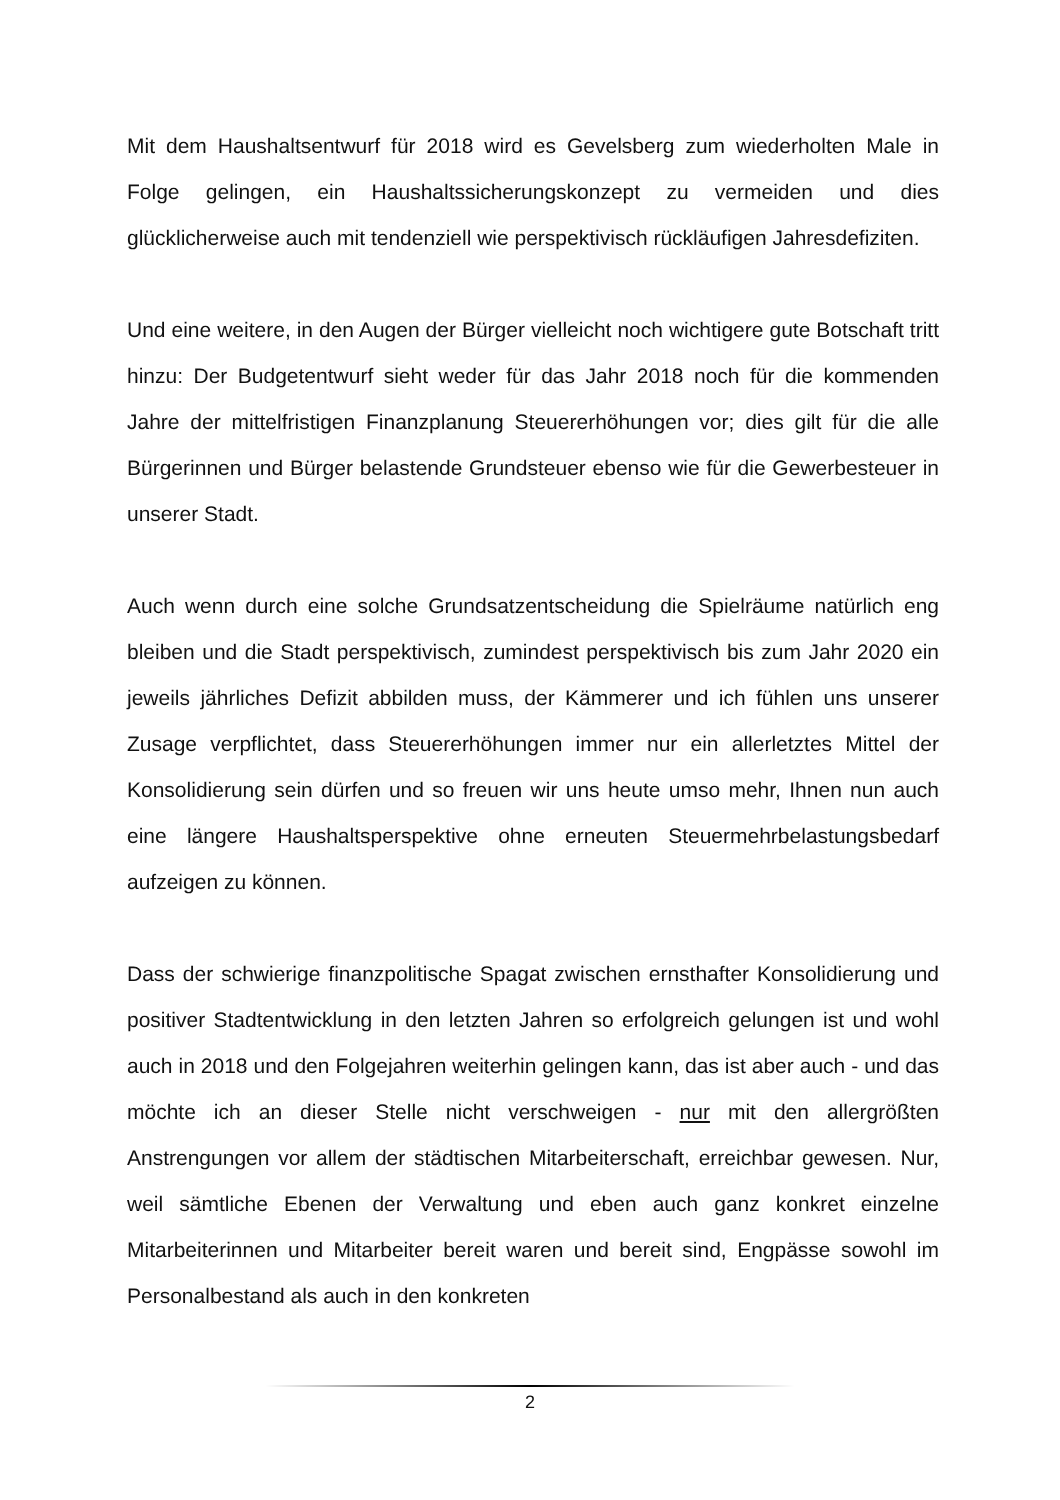Mit dem Haushaltsentwurf für 2018 wird es Gevelsberg zum wiederholten Male in Folge gelingen, ein Haushaltssicherungskonzept zu vermeiden und dies glücklicherweise auch mit tendenziell wie perspektivisch rückläufigen Jahresdefiziten.
Und eine weitere, in den Augen der Bürger vielleicht noch wichtigere gute Botschaft tritt hinzu: Der Budgetentwurf sieht weder für das Jahr 2018 noch für die kommenden Jahre der mittelfristigen Finanzplanung Steuererhöhungen vor; dies gilt für die alle Bürgerinnen und Bürger belastende Grundsteuer ebenso wie für die Gewerbesteuer in unserer Stadt.
Auch wenn durch eine solche Grundsatzentscheidung die Spielräume natürlich eng bleiben und die Stadt perspektivisch, zumindest perspektivisch bis zum Jahr 2020 ein jeweils jährliches Defizit abbilden muss, der Kämmerer und ich fühlen uns unserer Zusage verpflichtet, dass Steuererhöhungen immer nur ein allerletztes Mittel der Konsolidierung sein dürfen und so freuen wir uns heute umso mehr, Ihnen nun auch eine längere Haushaltsperspektive ohne erneuten Steuermehrbelastungsbedarf aufzeigen zu können.
Dass der schwierige finanzpolitische Spagat zwischen ernsthafter Konsolidierung und positiver Stadtentwicklung in den letzten Jahren so erfolgreich gelungen ist und wohl auch in 2018 und den Folgejahren weiterhin gelingen kann, das ist aber auch - und das möchte ich an dieser Stelle nicht verschweigen - nur mit den allergrößten Anstrengungen vor allem der städtischen Mitarbeiterschaft, erreichbar gewesen. Nur, weil sämtliche Ebenen der Verwaltung und eben auch ganz konkret einzelne Mitarbeiterinnen und Mitarbeiter bereit waren und bereit sind, Engpässe sowohl im Personalbestand als auch in den konkreten
2